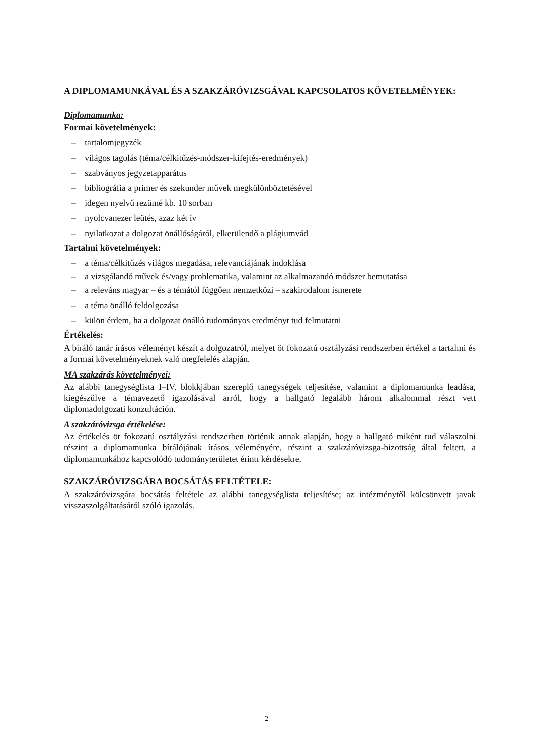A DIPLOMAMUNKÁVAL ÉS A SZAKZÁRÓVIZSGÁVAL KAPCSOLATOS KÖVETELMÉNYEK:
Diplomamunka:
Formai követelmények:
– tartalomjegyzék
– világos tagolás (téma/célkitűzés-módszer-kifejtés-eredmények)
– szabványos jegyzetapparátus
– bibliográfia a primer és szekunder művek megkülönböztetésével
– idegen nyelvű rezümé kb. 10 sorban
– nyolcvanezer leütés, azaz két ív
– nyilatkozat a dolgozat önállóságáról, elkerülendő a plágiumvád
Tartalmi követelmények:
– a téma/célkitűzés világos megadása, relevanciájának indoklása
– a vizsgálandó művek és/vagy problematika, valamint az alkalmazandó módszer bemutatása
– a releváns magyar – és a témától függően nemzetközi – szakirodalom ismerete
– a téma önálló feldolgozása
– külön érdem, ha a dolgozat önálló tudományos eredményt tud felmutatni
Értékelés:
A bíráló tanár írásos véleményt készít a dolgozatról, melyet öt fokozatú osztályzási rendszerben értékel a tartalmi és a formai követelményeknek való megfelelés alapján.
MA szakzárás követelményei:
Az alábbi tanegységlista I–IV. blokkjában szereplő tanegységek teljesítése, valamint a diplomamunka leadása, kiegészülve a témavezető igazolásával arról, hogy a hallgató legalább három alkalommal részt vett diplomadolgozati konzultáción.
A szakzáróvizsga értékelése:
Az értékelés öt fokozatú osztályzási rendszerben történik annak alapján, hogy a hallgató miként tud válaszolni részint a diplomamunka bírálójának írásos véleményére, részint a szakzáróvizsga-bizottság által feltett, a diplomamunkához kapcsolódó tudományterületet érintı kérdésekre.
SZAKZÁRÓVIZSGÁRA BOCSÁTÁS FELTÉTELE:
A szakzáróvizsgára bocsátás feltétele az alábbi tanegységlista teljesítése; az intézménytől kölcsönvett javak visszaszolgáltatásáról szóló igazolás.
2